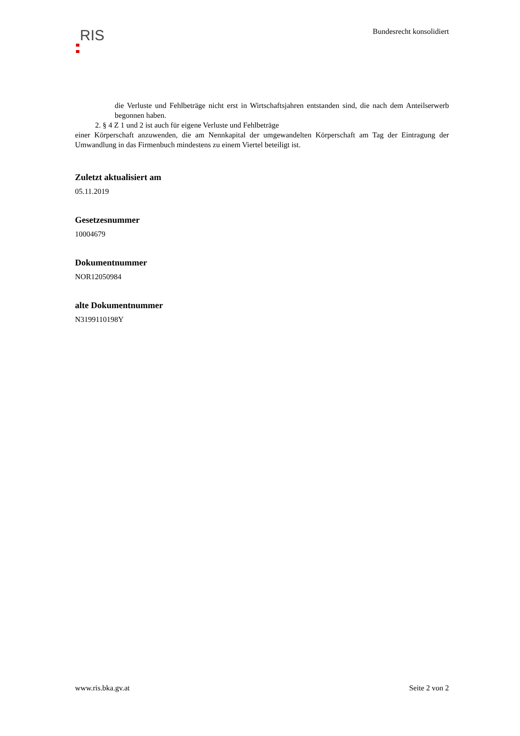RIS
Bundesrecht konsolidiert
die Verluste und Fehlbeträge nicht erst in Wirtschaftsjahren entstanden sind, die nach dem Anteilserwerb begonnen haben.
2. § 4 Z 1 und 2 ist auch für eigene Verluste und Fehlbeträge
einer Körperschaft anzuwenden, die am Nennkapital der umgewandelten Körperschaft am Tag der Eintragung der Umwandlung in das Firmenbuch mindestens zu einem Viertel beteiligt ist.
Zuletzt aktualisiert am
05.11.2019
Gesetzesnummer
10004679
Dokumentnummer
NOR12050984
alte Dokumentnummer
N3199110198Y
www.ris.bka.gv.at Seite 2 von 2